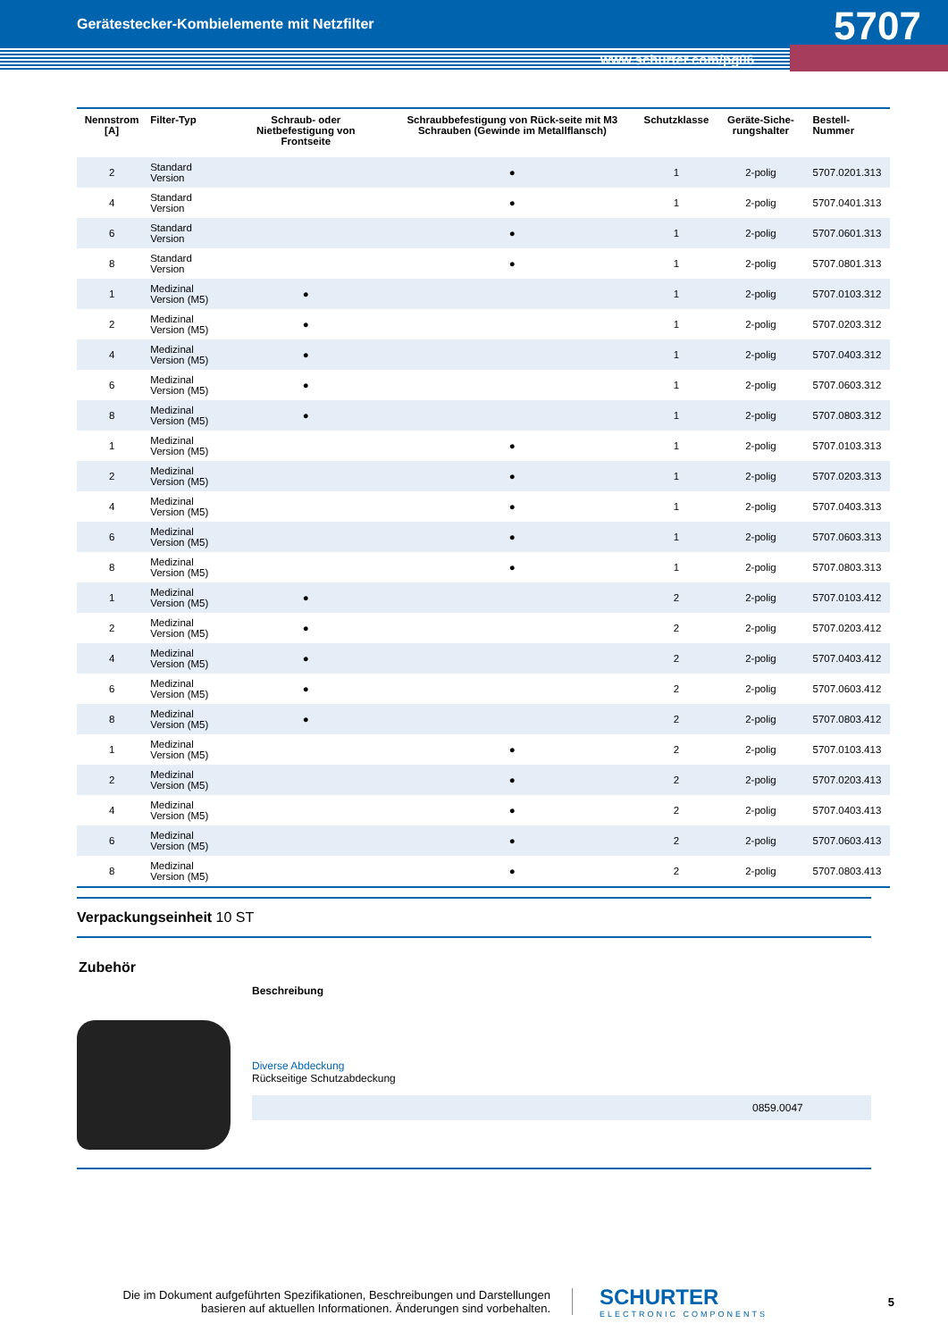Gerätestecker-Kombielemente mit Netzfilter
5707
www.schurter.com/pg06
| Nennstrom [A] | Filter-Typ | Schraub- oder Nietbefestigung von Frontseite | Schraubbefestigung von Rück-seite mit M3 Schrauben (Gewinde im Metallflansch) | Schutzklasse | Geräte-Siche-rungshalter | Bestell-Nummer |
| --- | --- | --- | --- | --- | --- | --- |
| 2 | Standard Version | | ● | 1 | 2-polig | 5707.0201.313 |
| 4 | Standard Version | | ● | 1 | 2-polig | 5707.0401.313 |
| 6 | Standard Version | | ● | 1 | 2-polig | 5707.0601.313 |
| 8 | Standard Version | | ● | 1 | 2-polig | 5707.0801.313 |
| 1 | Medizinal Version (M5) | ● | | 1 | 2-polig | 5707.0103.312 |
| 2 | Medizinal Version (M5) | ● | | 1 | 2-polig | 5707.0203.312 |
| 4 | Medizinal Version (M5) | ● | | 1 | 2-polig | 5707.0403.312 |
| 6 | Medizinal Version (M5) | ● | | 1 | 2-polig | 5707.0603.312 |
| 8 | Medizinal Version (M5) | ● | | 1 | 2-polig | 5707.0803.312 |
| 1 | Medizinal Version (M5) | | ● | 1 | 2-polig | 5707.0103.313 |
| 2 | Medizinal Version (M5) | | ● | 1 | 2-polig | 5707.0203.313 |
| 4 | Medizinal Version (M5) | | ● | 1 | 2-polig | 5707.0403.313 |
| 6 | Medizinal Version (M5) | | ● | 1 | 2-polig | 5707.0603.313 |
| 8 | Medizinal Version (M5) | | ● | 1 | 2-polig | 5707.0803.313 |
| 1 | Medizinal Version (M5) | ● | | 2 | 2-polig | 5707.0103.412 |
| 2 | Medizinal Version (M5) | ● | | 2 | 2-polig | 5707.0203.412 |
| 4 | Medizinal Version (M5) | ● | | 2 | 2-polig | 5707.0403.412 |
| 6 | Medizinal Version (M5) | ● | | 2 | 2-polig | 5707.0603.412 |
| 8 | Medizinal Version (M5) | ● | | 2 | 2-polig | 5707.0803.412 |
| 1 | Medizinal Version (M5) | | ● | 2 | 2-polig | 5707.0103.413 |
| 2 | Medizinal Version (M5) | | ● | 2 | 2-polig | 5707.0203.413 |
| 4 | Medizinal Version (M5) | | ● | 2 | 2-polig | 5707.0403.413 |
| 6 | Medizinal Version (M5) | | ● | 2 | 2-polig | 5707.0603.413 |
| 8 | Medizinal Version (M5) | | ● | 2 | 2-polig | 5707.0803.413 |
Verpackungseinheit 10 ST
Zubehör
Beschreibung
Diverse Abdeckung
Rückseitige Schutzabdeckung
0859.0047
Die im Dokument aufgeführten Spezifikationen, Beschreibungen und Darstellungen basieren auf aktuellen Informationen. Änderungen sind vorbehalten.
SCHURTER
ELECTRONIC COMPONENTS
5